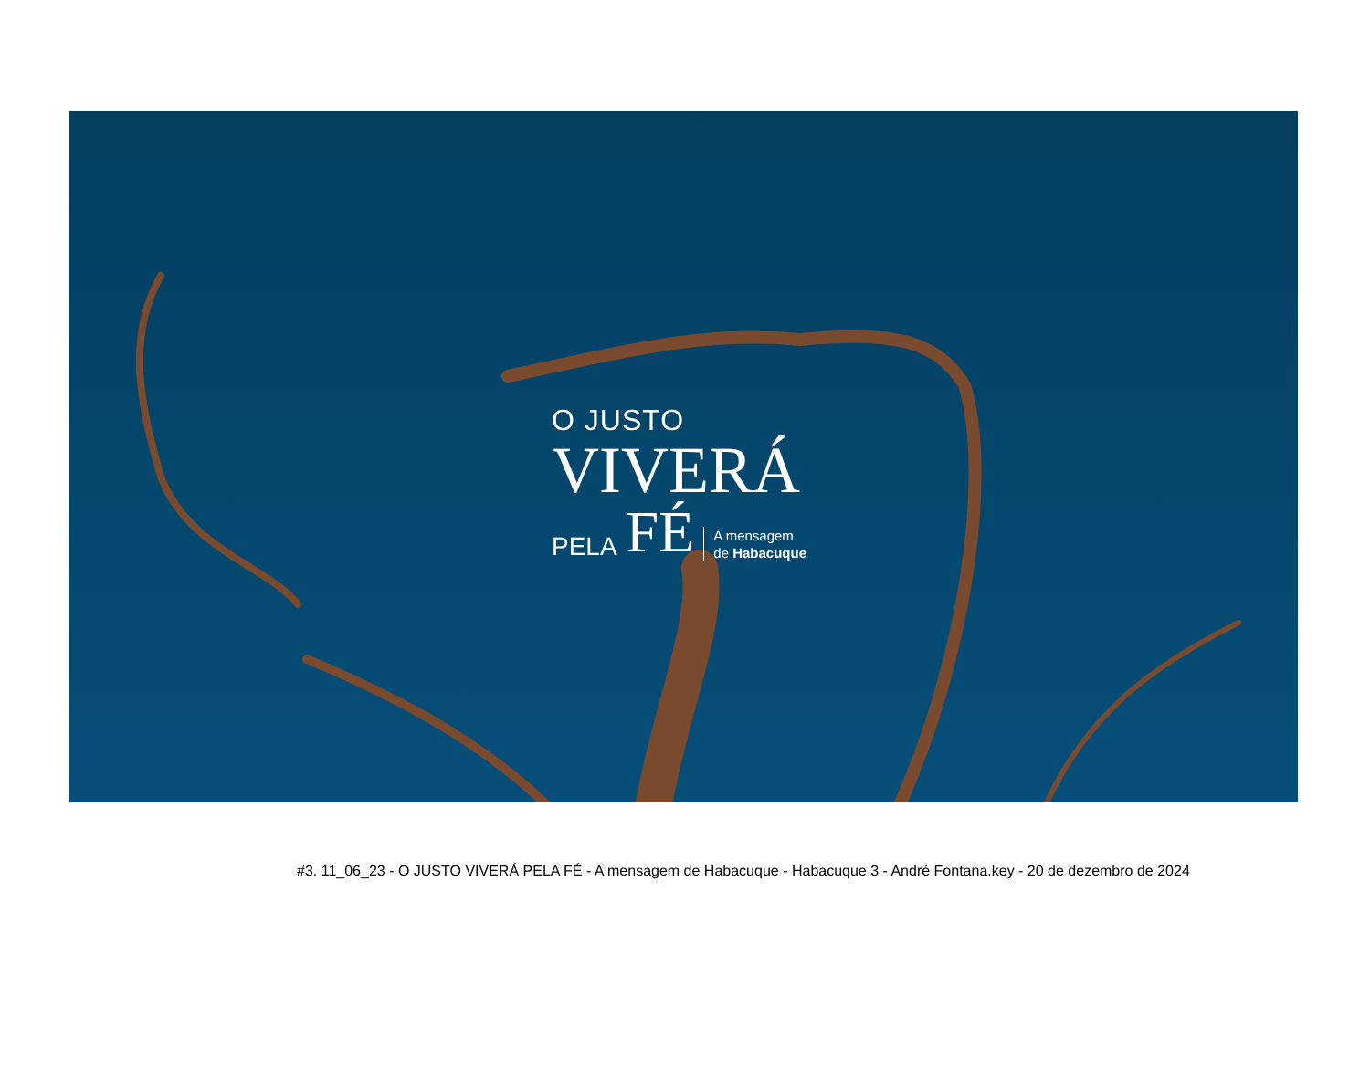O JUSTO
VIVERÁ
PELA FÉ A mensagem
de Habacuque
#3. 11_06_23 - O JUSTO VIVERÁ PELA FÉ - A mensagem de Habacuque - Habacuque 3 - André Fontana.key - 20 de dezembro de 2024